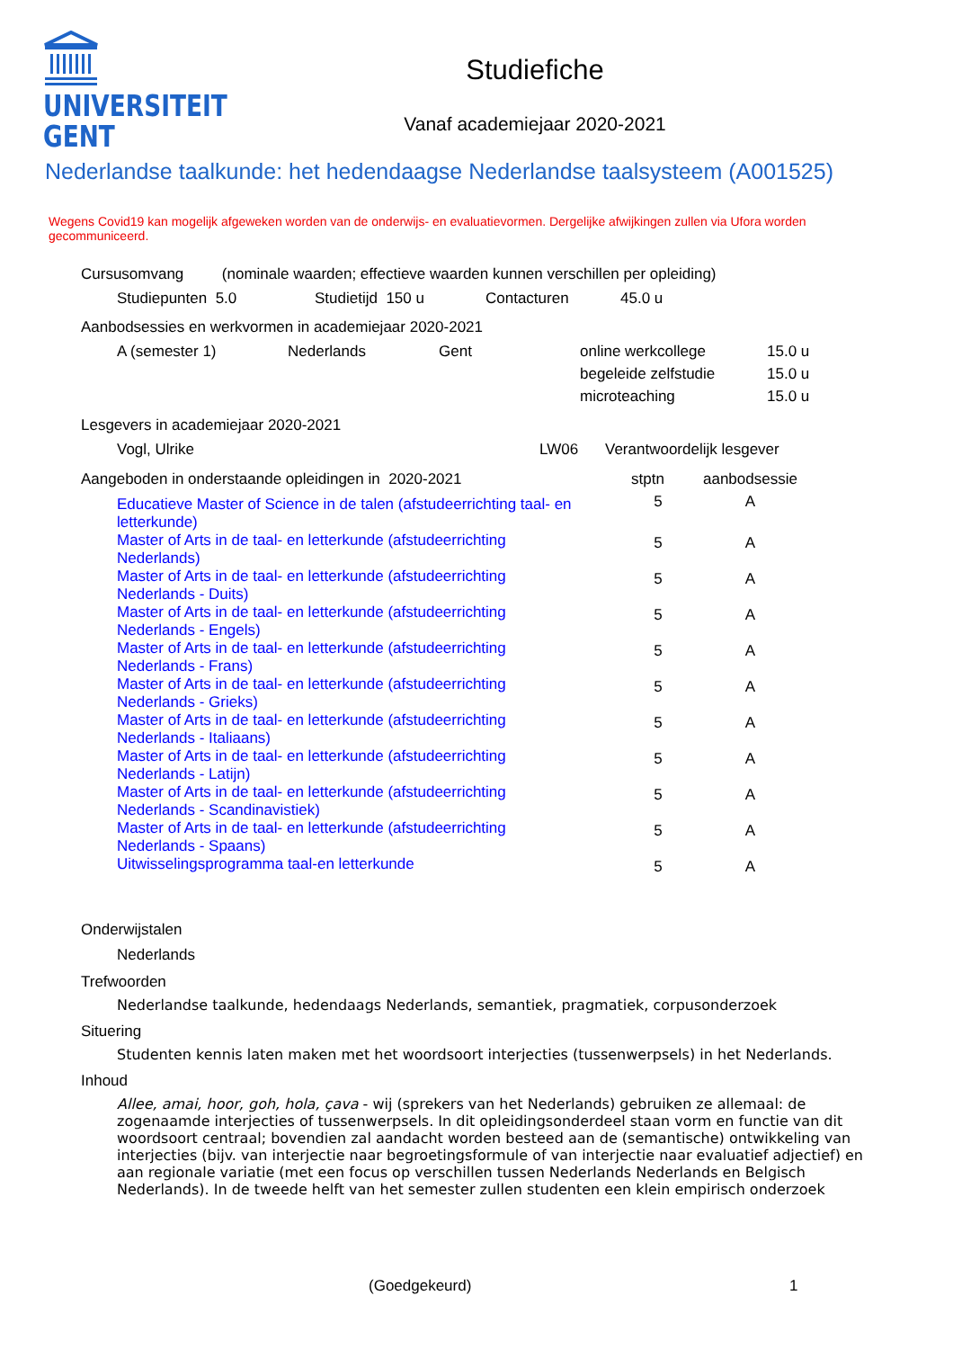UNIVERSITEIT
GENT
Studiefiche
Vanaf academiejaar 2020-2021
Nederlandse taalkunde: het hedendaagse Nederlandse taalsysteem (A001525)
Wegens Covid19 kan mogelijk afgeweken worden van de onderwijs- en evaluatievormen. Dergelijke afwijkingen zullen via Ufora worden gecommuniceerd.
Cursusomvang (nominale waarden; effectieve waarden kunnen verschillen per opleiding)
| Studiepunten 5.0 | Studietijd 150 u | Contacturen | 45.0 u |
Aanbodsessies en werkvormen in academiejaar 2020-2021
| A (semester 1) | Nederlands | Gent | online werkcollege | 15.0 u |
| | | | begeleide zelfstudie | 15.0 u |
| | | | microteaching | 15.0 u |
Lesgevers in academiejaar 2020-2021
| Vogl, Ulrike | LW06 | Verantwoordelijk lesgever |
| Aangeboden in onderstaande opleidingen in 2020-2021 | stptn | aanbodsessie |
| Educatieve Master of Science in de talen (afstudeerrichting taal- en letterkunde) | 5 | A |
| Master of Arts in de taal- en letterkunde (afstudeerrichting Nederlands) | 5 | A |
| Master of Arts in de taal- en letterkunde (afstudeerrichting Nederlands - Duits) | 5 | A |
| Master of Arts in de taal- en letterkunde (afstudeerrichting Nederlands - Engels) | 5 | A |
| Master of Arts in de taal- en letterkunde (afstudeerrichting Nederlands - Frans) | 5 | A |
| Master of Arts in de taal- en letterkunde (afstudeerrichting Nederlands - Grieks) | 5 | A |
| Master of Arts in de taal- en letterkunde (afstudeerrichting Nederlands - Italiaans) | 5 | A |
| Master of Arts in de taal- en letterkunde (afstudeerrichting Nederlands - Latijn) | 5 | A |
| Master of Arts in de taal- en letterkunde (afstudeerrichting Nederlands - Scandinavistiek) | 5 | A |
| Master of Arts in de taal- en letterkunde (afstudeerrichting Nederlands - Spaans) | 5 | A |
| Uitwisselingsprogramma taal-en letterkunde | 5 | A |
Onderwijstalen
Nederlands
Trefwoorden
Nederlandse taalkunde, hedendaags Nederlands, semantiek, pragmatiek, corpusonderzoek
Situering
Studenten kennis laten maken met het woordsoort interjecties (tussenwerpsels) in het Nederlands.
Inhoud
Allee, amai, hoor, goh, hola, çava - wij (sprekers van het Nederlands) gebruiken ze allemaal: de zogenaamde interjecties of tussenwerpsels. In dit opleidingsonderdeel staan vorm en functie van dit woordsoort centraal; bovendien zal aandacht worden besteed aan de (semantische) ontwikkeling van interjecties (bijv. van interjectie naar begroetingsformule of van interjectie naar evaluatief adjectief) en aan regionale variatie (met een focus op verschillen tussen Nederlands Nederlands en Belgisch Nederlands). In de tweede helft van het semester zullen studenten een klein empirisch onderzoek
(Goedgekeurd) 1